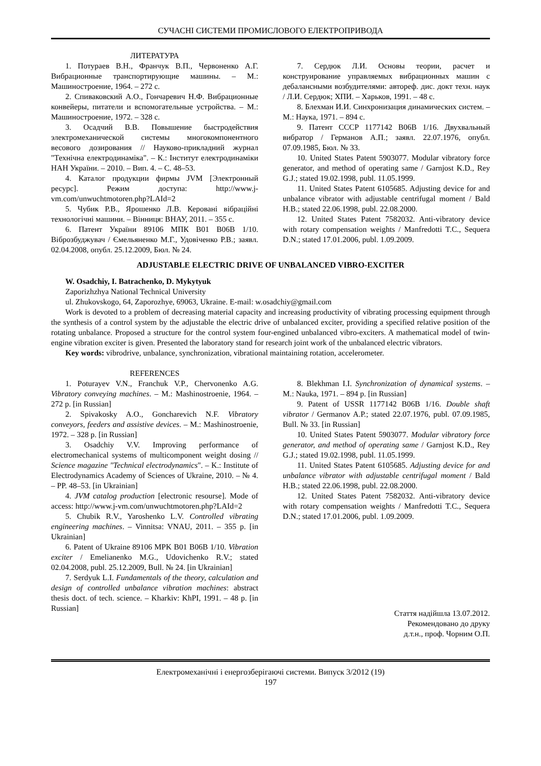СУЧАСНІ СИСТЕМИ ПРОМИСЛОВОГО ЕЛЕКТРОПРИВОДА
ЛИТЕРАТУРА
1. Потураев В.Н., Франчук В.П., Червоненко А.Г. Вибрационные транспортирующие машины. – М.: Машиностроение, 1964. – 272 с.
2. Спиваковский А.О., Гончаревич Н.Ф. Вибрационные конвейеры, питатели и вспомогательные устройства. – М.: Машиностроение, 1972. – 328 с.
3. Осадчий В.В. Повышение быстродействия электромеханической системы многокомпонентного весового дозирования // Науково-прикладний журнал "Технічна електродинаміка". – К.: Інститут електродинаміки НАН України. – 2010. – Вип. 4. – С. 48–53.
4. Каталог продукции фирмы JVM [Электронный ресурс]. Режим доступа: http://www.j-vm.com/unwuchtmotoren.php?LAId=2
5. Чубик Р.В., Ярошенко Л.В. Керовані вібраційні технологічні машини. – Вінниця: ВНАУ, 2011. – 355 с.
6. Патент України 89106 МПК B01 B06B 1/10. Віброзбуджувач / Ємельяненко М.Г., Удовіченко Р.В.; заявл. 02.04.2008, опубл. 25.12.2009, Бюл. № 24.
7. Сердюк Л.И. Основы теории, расчет и конструирование управляемых вибрационных машин с дебалансными возбудителями: автореф. дис. докт техн. наук / Л.И. Сердюк; ХПИ. – Харьков, 1991. – 48 с.
8. Блехман И.И. Синхронизация динамических систем. – М.: Наука, 1971. – 894 с.
9. Патент СССР 1177142 B06B 1/16. Двухвальный вибратор / Германов А.П.; заявл. 22.07.1976, опубл. 07.09.1985, Бюл. № 33.
10. United States Patent 5903077. Modular vibratory force generator, and method of operating same / Garnjost K.D., Rey G.J.; stated 19.02.1998, publ. 11.05.1999.
11. United States Patent 6105685. Adjusting device for and unbalance vibrator with adjustable centrifugal moment / Bald H.B.; stated 22.06.1998, publ. 22.08.2000.
12. United States Patent 7582032. Anti-vibratory device with rotary compensation weights / Manfredotti T.C., Sequera D.N.; stated 17.01.2006, publ. 1.09.2009.
ADJUSTABLE ELECTRIC DRIVE OF UNBALANCED VIBRO-EXCITER
W. Osadchiy, I. Batrachenko, D. Mykytyuk
Zaporizhzhya National Technical University
ul. Zhukovskogo, 64, Zaporozhye, 69063, Ukraine. E-mail: w.osadchiy@gmail.com
Work is devoted to a problem of decreasing material capacity and increasing productivity of vibrating processing equipment through the synthesis of a control system by the adjustable the electric drive of unbalanced exciter, providing a specified relative position of the rotating unbalance. Proposed a structure for the control system four-engined unbalanced vibro-exciters. A mathematical model of twin-engine vibration exciter is given. Presented the laboratory stand for research joint work of the unbalanced electric vibrators.
Key words: vibrodrive, unbalance, synchronization, vibrational maintaining rotation, accelerometer.
REFERENCES
1. Poturayev V.N., Franchuk V.P., Chervonenko A.G. Vibratory conveying machines. – M.: Mashinostroenie, 1964. – 272 p. [in Russian]
2. Spivakosky A.O., Goncharevich N.F. Vibratory conveyors, feeders and assistive devices. – M.: Mashinostroenie, 1972. – 328 p. [in Russian]
3. Osadchiy V.V. Improving performance of electromechanical systems of multicomponent weight dosing // Science magazine "Technical electrodynamics". – K.: Institute of Electrodynamics Academy of Sciences of Ukraine, 2010. – № 4. – PP. 48–53. [in Ukrainian]
4. JVM catalog production [electronic resourse]. Mode of access: http://www.j-vm.com/unwuchtmotoren.php?LAId=2
5. Chubik R.V., Yaroshenko L.V. Controlled vibrating engineering machines. – Vinnitsa: VNAU, 2011. – 355 p. [in Ukrainian]
6. Patent of Ukraine 89106 MPK B01 B06B 1/10. Vibration exciter / Emelianenko M.G., Udovichenko R.V.; stated 02.04.2008, publ. 25.12.2009, Bull. № 24. [in Ukrainian]
7. Serdyuk L.I. Fundamentals of the theory, calculation and design of controlled unbalance vibration machines: abstract thesis doct. of tech. science. – Kharkiv: KhPI, 1991. – 48 p. [in Russian]
8. Blekhman I.I. Synchronization of dynamical systems. – M.: Nauka, 1971. – 894 p. [in Russian]
9. Patent of USSR 1177142 B06B 1/16. Double shaft vibrator / Germanov A.P.; stated 22.07.1976, publ. 07.09.1985, Bull. № 33. [in Russian]
10. United States Patent 5903077. Modular vibratory force generator, and method of operating same / Garnjost K.D., Rey G.J.; stated 19.02.1998, publ. 11.05.1999.
11. United States Patent 6105685. Adjusting device for and unbalance vibrator with adjustable centrifugal moment / Bald H.B.; stated 22.06.1998, publ. 22.08.2000.
12. United States Patent 7582032. Anti-vibratory device with rotary compensation weights / Manfredotti T.C., Sequera D.N.; stated 17.01.2006, publ. 1.09.2009.
Стаття надійшла 13.07.2012.
Рекомендовано до друку
д.т.н., проф. Чорним О.П.
Електромеханічні і енергозберігаючі системи. Випуск 3/2012 (19)
197